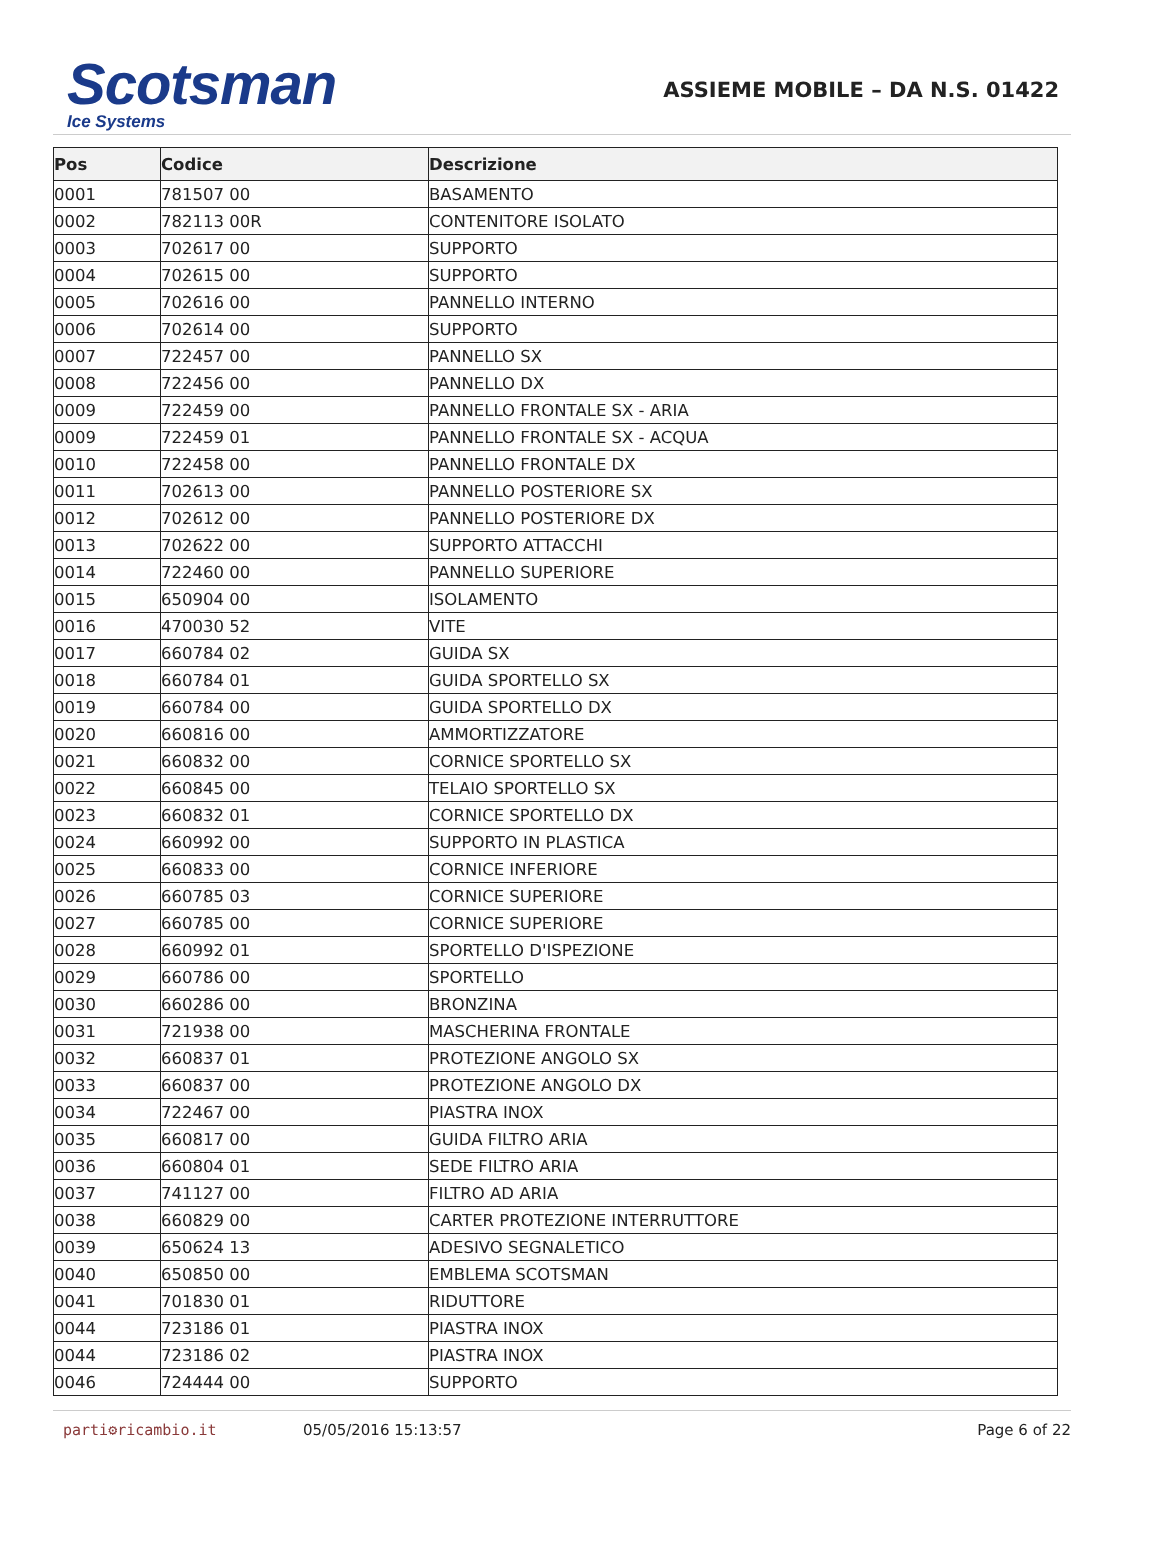Scotsman
Ice Systems
ASSIEME MOBILE – DA N.S. 01422
| Pos | Codice | Descrizione |
| --- | --- | --- |
| 0001 | 781507 00 | BASAMENTO |
| 0002 | 782113 00R | CONTENITORE ISOLATO |
| 0003 | 702617 00 | SUPPORTO |
| 0004 | 702615 00 | SUPPORTO |
| 0005 | 702616 00 | PANNELLO INTERNO |
| 0006 | 702614 00 | SUPPORTO |
| 0007 | 722457 00 | PANNELLO SX |
| 0008 | 722456 00 | PANNELLO DX |
| 0009 | 722459 00 | PANNELLO FRONTALE SX - ARIA |
| 0009 | 722459 01 | PANNELLO FRONTALE SX - ACQUA |
| 0010 | 722458 00 | PANNELLO FRONTALE DX |
| 0011 | 702613 00 | PANNELLO POSTERIORE SX |
| 0012 | 702612 00 | PANNELLO POSTERIORE DX |
| 0013 | 702622 00 | SUPPORTO ATTACCHI |
| 0014 | 722460 00 | PANNELLO SUPERIORE |
| 0015 | 650904 00 | ISOLAMENTO |
| 0016 | 470030 52 | VITE |
| 0017 | 660784 02 | GUIDA SX |
| 0018 | 660784 01 | GUIDA SPORTELLO SX |
| 0019 | 660784 00 | GUIDA SPORTELLO DX |
| 0020 | 660816 00 | AMMORTIZZATORE |
| 0021 | 660832 00 | CORNICE SPORTELLO SX |
| 0022 | 660845 00 | TELAIO SPORTELLO SX |
| 0023 | 660832 01 | CORNICE SPORTELLO DX |
| 0024 | 660992 00 | SUPPORTO IN PLASTICA |
| 0025 | 660833 00 | CORNICE INFERIORE |
| 0026 | 660785 03 | CORNICE SUPERIORE |
| 0027 | 660785 00 | CORNICE SUPERIORE |
| 0028 | 660992 01 | SPORTELLO D'ISPEZIONE |
| 0029 | 660786 00 | SPORTELLO |
| 0030 | 660286 00 | BRONZINA |
| 0031 | 721938 00 | MASCHERINA FRONTALE |
| 0032 | 660837 01 | PROTEZIONE ANGOLO SX |
| 0033 | 660837 00 | PROTEZIONE ANGOLO DX |
| 0034 | 722467 00 | PIASTRA INOX |
| 0035 | 660817 00 | GUIDA FILTRO ARIA |
| 0036 | 660804 01 | SEDE FILTRO ARIA |
| 0037 | 741127 00 | FILTRO AD ARIA |
| 0038 | 660829 00 | CARTER PROTEZIONE INTERRUTTORE |
| 0039 | 650624 13 | ADESIVO SEGNALETICO |
| 0040 | 650850 00 | EMBLEMA SCOTSMAN |
| 0041 | 701830 01 | RIDUTTORE |
| 0044 | 723186 01 | PIASTRA INOX |
| 0044 | 723186 02 | PIASTRA INOX |
| 0046 | 724444 00 | SUPPORTO |
parti⚙ricambio.it 05/05/2016 15:13:57 Page 6 of 22